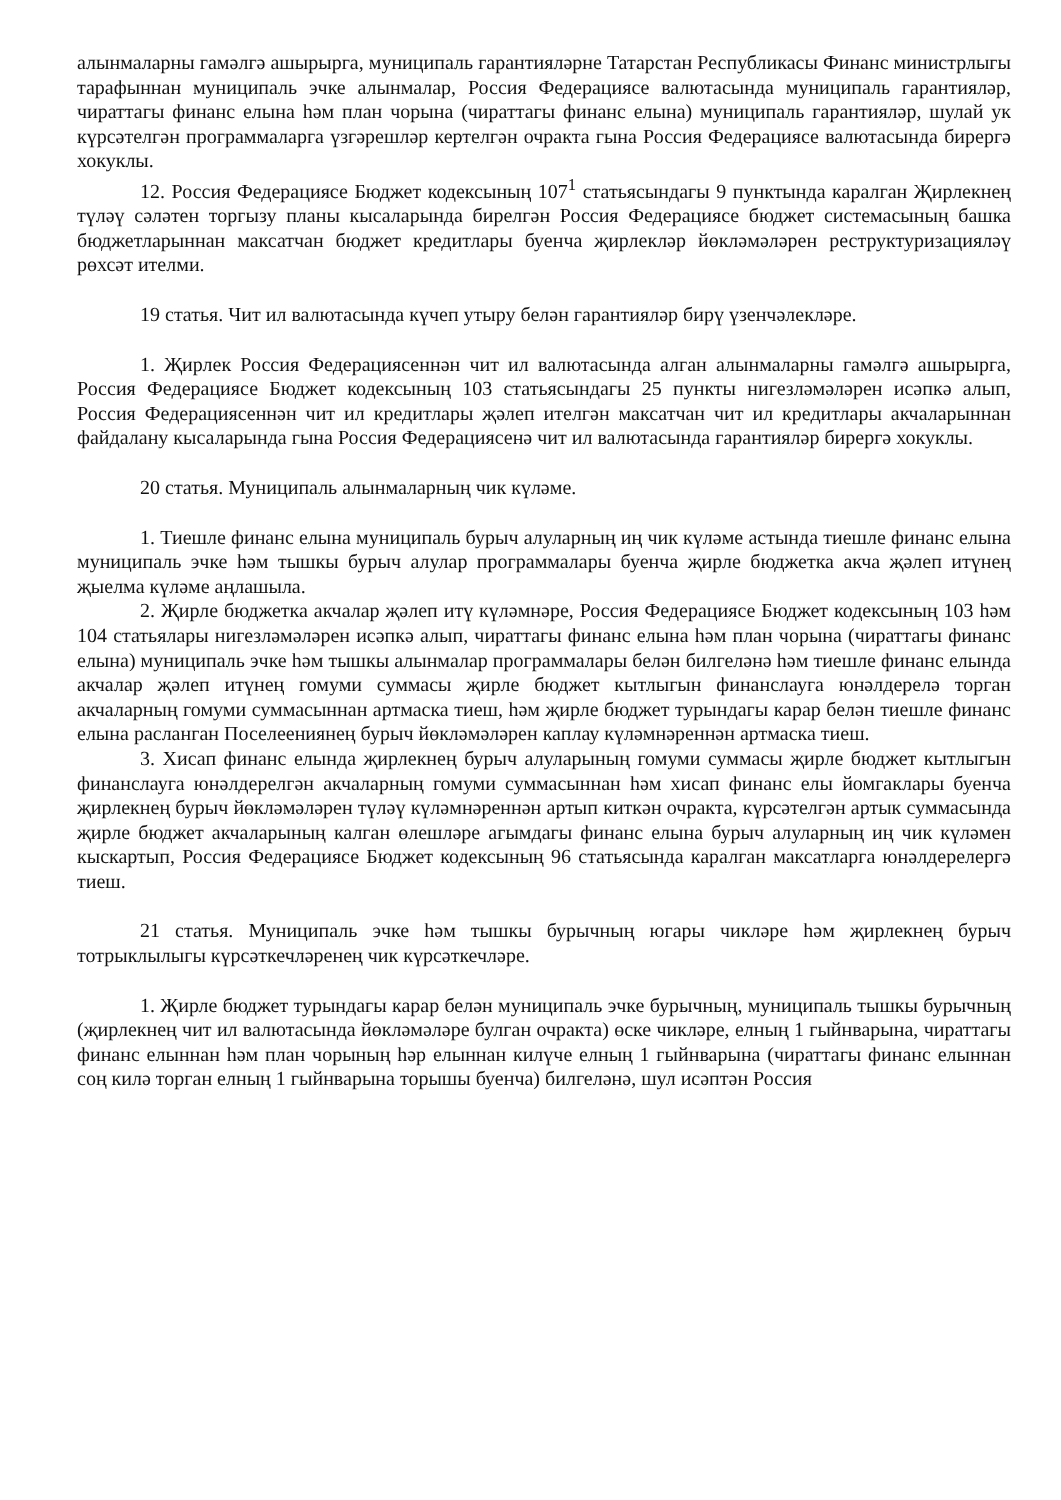алынмаларны гамәлгә ашырырга, муниципаль гарантияләрне Татарстан Республикасы Финанс министрлыгы тарафыннан муниципаль эчке алынмалар, Россия Федерациясе валютасында муниципаль гарантияләр, чираттагы финанс елына һәм план чорына (чираттагы финанс елына) муниципаль гарантияләр, шулай ук күрсәтелгән программаларга үзгәрешләр кертелгән очракта гына Россия Федерациясе валютасында бирергә хокуклы.
12. Россия Федерациясе Бюджет кодексының 107<sup>1</sup> статьясындагы 9 пунктында каралган Җирлекнең түләү сәләтен торгызу планы кысаларында бирелгән Россия Федерациясе бюджет системасының башка бюджетларыннан максатчан бюджет кредитлары буенча җирлекләр йөкләмәләрен реструктуризацияләү рөхсәт ителми.
19 статья. Чит ил валютасында күчеп утыру белән гарантияләр бирү үзенчәлекләре.
1. Җирлек Россия Федерациясеннән чит ил валютасында алган алынмаларны гамәлгә ашырырга, Россия Федерациясе Бюджет кодексының 103 статьясындагы 25 пункты нигезләмәләрен исәпкә алып, Россия Федерациясеннән чит ил кредитлары җәлеп ителгән максатчан чит ил кредитлары акчаларыннан файдалану кысаларында гына Россия Федерациясенә чит ил валютасында гарантияләр бирергә хокуклы.
20 статья. Муниципаль алынмаларның чик күләме.
1. Тиешле финанс елына муниципаль бурыч алуларның иң чик күләме астында тиешле финанс елына муниципаль эчке һәм тышкы бурыч алулар программалары буенча җирле бюджетка акча җәлеп итүнең җыелма күләме аңлашыла.
2. Җирле бюджетка акчалар җәлеп итү күләмнәре, Россия Федерациясе Бюджет кодексының 103 һәм 104 статьялары нигезләмәләрен исәпкә алып, чираттагы финанс елына һәм план чорына (чираттагы финанс елына) муниципаль эчке һәм тышкы алынмалар программалары белән билгеләнә һәм тиешле финанс елында акчалар җәлеп итүнең гомуми суммасы җирле бюджет кытлыгын финанслауга юнәлдерелә торган акчаларның гомуми суммасыннан артмаска тиеш, һәм җирле бюджет турындагы карар белән тиешле финанс елына расланган Поселеениянең бурыч йөкләмәләрен каплау күләмнәреннән артмаска тиеш.
3. Хисап финанс елында җирлекнең бурыч алуларының гомуми суммасы җирле бюджет кытлыгын финанслауга юнәлдерелгән акчаларның гомуми суммасыннан һәм хисап финанс елы йомгаклары буенча җирлекнең бурыч йөкләмәләрен түләү күләмнәреннән артып киткән очракта, күрсәтелгән артык суммасында җирле бюджет акчаларының калган өлешләре агымдагы финанс елына бурыч алуларның иң чик күләмен кыскартып, Россия Федерациясе Бюджет кодексының 96 статьясында каралган максатларга юнәлдерелергә тиеш.
21 статья. Муниципаль эчке һәм тышкы бурычның югары чикләре һәм җирлекнең бурыч тотрыклылыгы күрсәткечләренең чик күрсәткечләре.
1. Җирле бюджет турындагы карар белән муниципаль эчке бурычның, муниципаль тышкы бурычның (җирлекнең чит ил валютасында йөкләмәләре булган очракта) өске чикләре, елның 1 гыйнварына, чираттагы финанс елыннан һәм план чорының һәр елыннан килүче елның 1 гыйнварына (чираттагы финанс елыннан соң килә торган елның 1 гыйнварына торышы буенча) билгеләнә, шул исәптән Россия